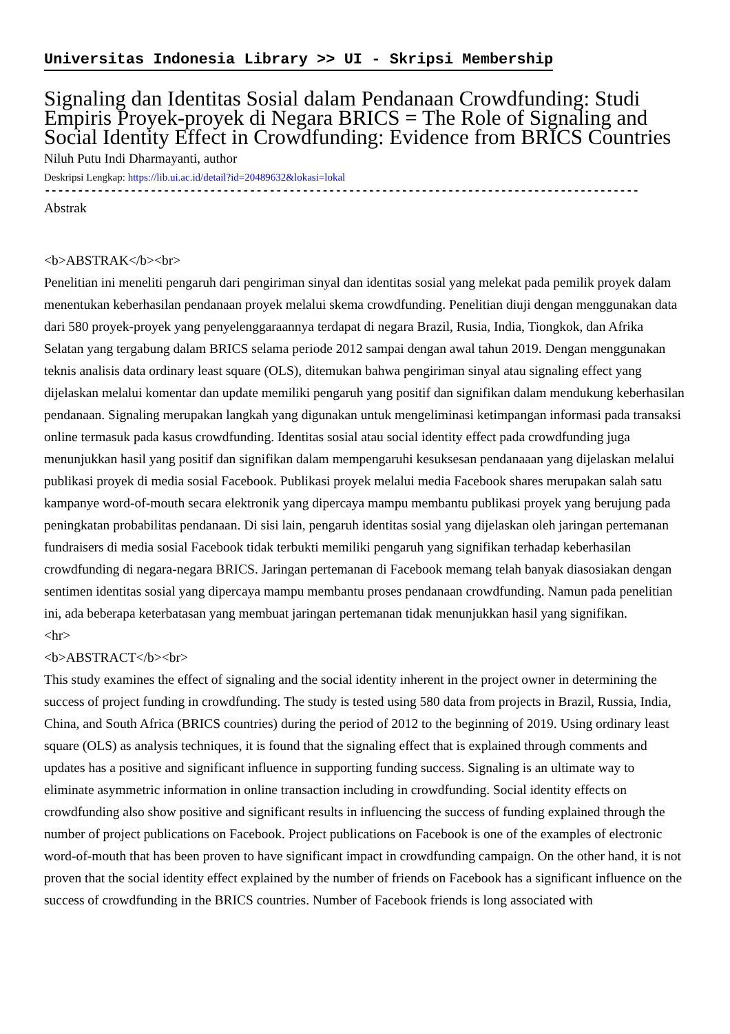Universitas Indonesia Library >> UI - Skripsi Membership
Signaling dan Identitas Sosial dalam Pendanaan Crowdfunding: Studi Empiris Proyek-proyek di Negara BRICS = The Role of Signaling and Social Identity Effect in Crowdfunding: Evidence from BRICS Countries
Niluh Putu Indi Dharmayanti, author
Deskripsi Lengkap: https://lib.ui.ac.id/detail?id=20489632&lokasi=lokal
------------------------------------------------------------------------------------------
Abstrak
<b>ABSTRAK</b><br>
Penelitian ini meneliti pengaruh dari pengiriman sinyal dan identitas sosial yang melekat pada pemilik proyek dalam menentukan keberhasilan pendanaan proyek melalui skema crowdfunding. Penelitian diuji dengan menggunakan data dari 580 proyek-proyek yang penyelenggaraannya terdapat di negara Brazil, Rusia, India, Tiongkok, dan Afrika Selatan yang tergabung dalam BRICS selama periode 2012 sampai dengan awal tahun 2019. Dengan menggunakan teknis analisis data ordinary least square (OLS), ditemukan bahwa pengiriman sinyal atau signaling effect yang dijelaskan melalui komentar dan update memiliki pengaruh yang positif dan signifikan dalam mendukung keberhasilan pendanaan. Signaling merupakan langkah yang digunakan untuk mengeliminasi ketimpangan informasi pada transaksi online termasuk pada kasus crowdfunding. Identitas sosial atau social identity effect pada crowdfunding juga menunjukkan hasil yang positif dan signifikan dalam mempengaruhi kesuksesan pendanaaan yang dijelaskan melalui publikasi proyek di media sosial Facebook. Publikasi proyek melalui media Facebook shares merupakan salah satu kampanye word-of-mouth secara elektronik yang dipercaya mampu membantu publikasi proyek yang berujung pada peningkatan probabilitas pendanaan. Di sisi lain, pengaruh identitas sosial yang dijelaskan oleh jaringan pertemanan fundraisers di media sosial Facebook tidak terbukti memiliki pengaruh yang signifikan terhadap keberhasilan crowdfunding di negara-negara BRICS. Jaringan pertemanan di Facebook memang telah banyak diasosiakan dengan sentimen identitas sosial yang dipercaya mampu membantu proses pendanaan crowdfunding. Namun pada penelitian ini, ada beberapa keterbatasan yang membuat jaringan pertemanan tidak menunjukkan hasil yang signifikan.
<hr>
<b>ABSTRACT</b><br>
This study examines the effect of signaling and the social identity inherent in the project owner in determining the success of project funding in crowdfunding. The study is tested using 580 data from projects in Brazil, Russia, India, China, and South Africa (BRICS countries) during the period of 2012 to the beginning of 2019. Using ordinary least square (OLS) as analysis techniques, it is found that the signaling effect that is explained through comments and updates has a positive and significant influence in supporting funding success. Signaling is an ultimate way to eliminate asymmetric information in online transaction including in crowdfunding. Social identity effects on crowdfunding also show positive and significant results in influencing the success of funding explained through the number of project publications on Facebook. Project publications on Facebook is one of the examples of electronic word-of-mouth that has been proven to have significant impact in crowdfunding campaign. On the other hand, it is not proven that the social identity effect explained by the number of friends on Facebook has a significant influence on the success of crowdfunding in the BRICS countries. Number of Facebook friends is long associated with